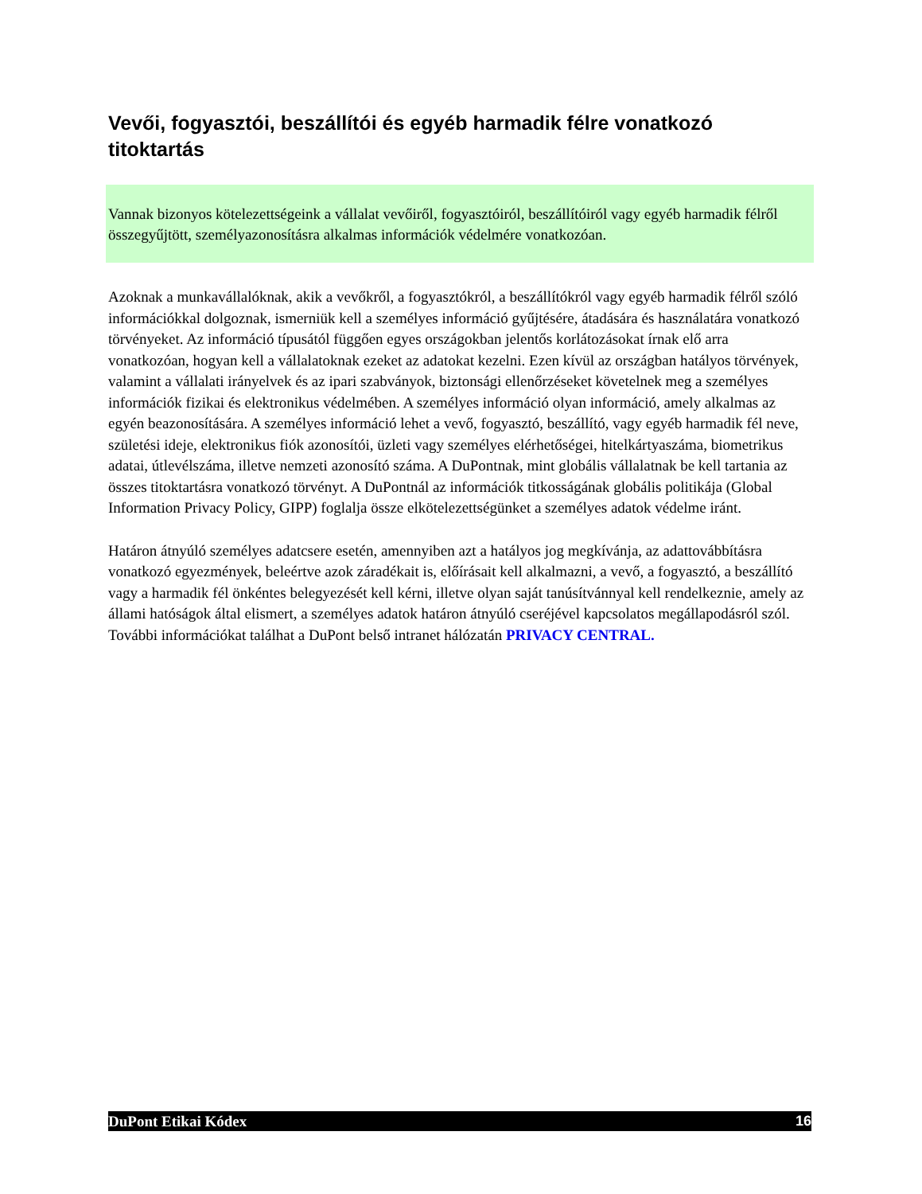Vevői, fogyasztói, beszállítói és egyéb harmadik félre vonatkozó titoktartás
Vannak bizonyos kötelezettségeink a vállalat vevőiről, fogyasztóiról, beszállítóiról vagy egyéb harmadik félről összegyűjtött, személyazonosításra alkalmas információk védelmére vonatkozóan.
Azoknak a munkavállalóknak, akik a vevőkről, a fogyasztókról, a beszállítókról vagy egyéb harmadik félről szóló információkkal dolgoznak, ismerniük kell a személyes információ gyűjtésére, átadására és használatára vonatkozó törvényeket. Az információ típusától függően egyes országokban jelentős korlátozásokat írnak elő arra vonatkozóan, hogyan kell a vállalatoknak ezeket az adatokat kezelni. Ezen kívül az országban hatályos törvények, valamint a vállalati irányelvek és az ipari szabványok, biztonsági ellenőrzéseket követelnek meg a személyes információk fizikai és elektronikus védelmében. A személyes információ olyan információ, amely alkalmas az egyén beazonosítására. A személyes információ lehet a vevő, fogyasztó, beszállító, vagy egyéb harmadik fél neve, születési ideje, elektronikus fiók azonosítói, üzleti vagy személyes elérhetőségei, hitelkártyaszáma, biometrikus adatai, útlevélszáma, illetve nemzeti azonosító száma. A DuPontnak, mint globális vállalatnak be kell tartania az összes titoktartásra vonatkozó törvényt. A DuPontnál az információk titkosságának globális politikája (Global Information Privacy Policy, GIPP) foglalja össze elkötelezettségünket a személyes adatok védelme iránt.
Határon átnyúló személyes adatcsere esetén, amennyiben azt a hatályos jog megkívánja, az adattovábbításra vonatkozó egyezmények, beleértve azok záradékait is, előírásait kell alkalmazni, a vevő, a fogyasztó, a beszállító vagy a harmadik fél önkéntes belegyezését kell kérni, illetve olyan saját tanúsítvánnyal kell rendelkeznie, amely az állami hatóságok által elismert, a személyes adatok határon átnyúló cseréjével kapcsolatos megállapodásról szól. További információkat találhat a DuPont belső intranet hálózatán PRIVACY CENTRAL.
DuPont Etikai Kódex 16